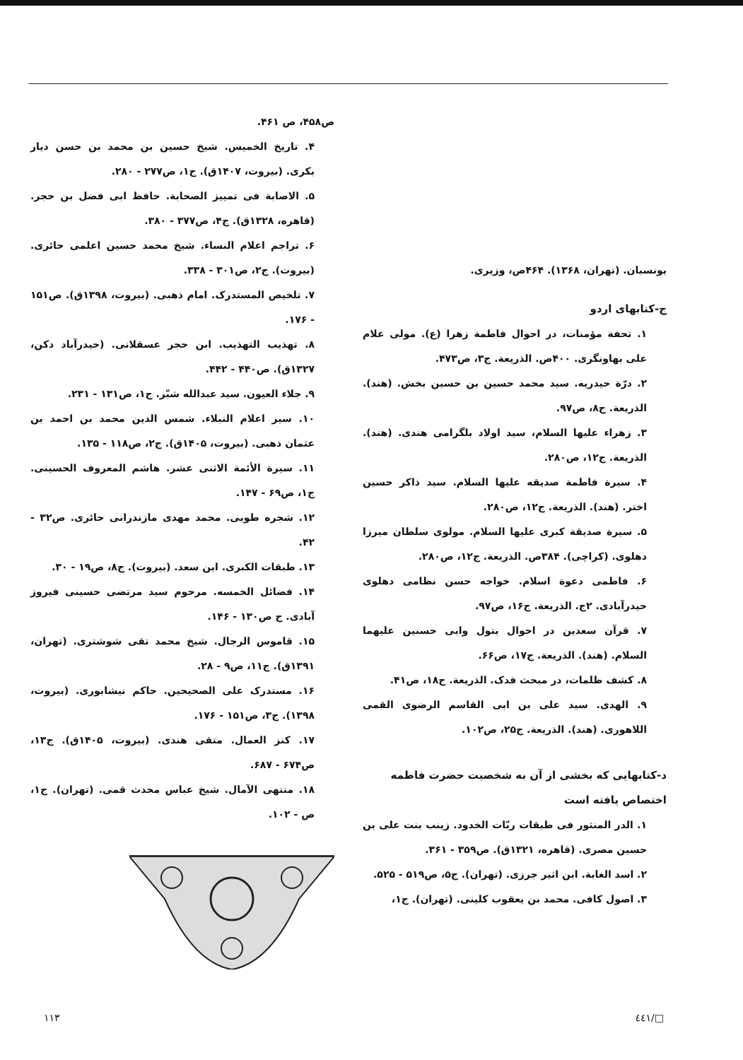یونسبان. (تهران، ۱۳۶۸). ۴۶۴ص، وزیری.
ج-کتابهای اردو
۱. تحفة مؤمنات، در احوال فاطمة زهرا (ع). مولی غلام علی بهاونگری. ۴۰۰ص. الذریعة. ج۳، ص۴۷۳.
۲. درّة حیدریه. سید محمد حسین بن حسین بخش. (هند). الذریعة. ج۸، ص۹۷.
۳. زهراء علیها السلام، سید اولاد بلگرامی هندی. (هند). الذریعة. ج۱۲، ص۲۸۰.
۴. سیرة فاطمة صدیقه علیها السلام. سید ذاکر حسین اختر. (هند). الذریعة. ج۱۲، ص۲۸۰.
۵. سیرة صدیقة کبری علیها السلام. مولوی سلطان میرزا دهلوی. (کراچی). ۳۸۴ص. الذریعة. ج۱۲، ص۲۸۰.
۶. فاطمی دعوة اسلام. خواجه حسن نظامی دهلوی حیدرآبادی. ۲ج. الذریعة. ج۱۶، ص۹۷.
۷. قرآن سعدین در احوال بتول وابی حسنین علیهما السلام. (هند). الذریعة. ج۱۷، ص۶۶.
۸. کشف ظلمات، در مبحث فدک. الذریعة. ج۱۸، ص۴۱.
۹. الهدی. سید علی بن ابی القاسم الرضوی القمی اللاهوری. (هند). الذریعة. ج۲۵، ص۱۰۲.
د-کتابهایی که بخشی از آن به شخصیت حضرت فاطمه اختصاص یافته است
۱. الدر المنثور فی طبقات ربّات الخدود. زینب بنت علی بن حسین مصری. (قاهره، ۱۳۲۱ق). ص۳۵۹ - ۳۶۱.
۲. اسد الغابة. ابن اثیر جرزی. (تهران). ج۵، ص۵۱۹ - ۵۲۵.
۳. اصول کافی. محمد بن یعقوب کلینی. (تهران). ج۱،
ص۴۵۸، ص ۴۶۱.
۴. تاریخ الخمیس. شیخ حسین بن محمد بن حسن دیار بکری. (بیروت، ۱۴۰۷ق). ج۱، ص۲۷۷ - ۲۸۰.
۵. الاصابة فی تمییز الصحابة. حافظ ابی فضل بن حجر. (قاهره، ۱۳۲۸ق). ج۴، ص۳۷۷ - ۳۸۰.
۶. تراجم اعلام النساء. شیخ محمد حسین اعلمی حائری. (بیروت). ج۲، ص۳۰۱ - ۳۳۸.
۷. تلخیص المستدرک. امام ذهبی. (بیروت، ۱۳۹۸ق). ص۱۵۱ - ۱۷۶.
۸. تهذیب التهذیب. ابن حجر عسقلانی. (حیدرآباد دکن، ۱۳۲۷ق). ص۴۴۰ - ۴۴۲.
۹. جلاء العیون. سید عبدالله شبّر. ج۱، ص۱۳۱ - ۲۳۱.
۱۰. سیر اعلام النبلاء. شمس الدین محمد بن احمد بن عثمان ذهبی. (بیروت، ۱۴۰۵ق). ج۲، ص۱۱۸ - ۱۳۵.
۱۱. سیرة الأئمة الاثنی عشر. هاشم المعروف الحسینی. ج۱، ص۶۹ - ۱۴۷.
۱۲. شجره طوبی. محمد مهدی مازندرانی حائری. ص۳۲ - ۴۲.
۱۳. طبقات الکبری. ابن سعد. (بیروت). ج۸، ص۱۹ - ۳۰.
۱۴. فضائل الخمسه. مرحوم سید مرتضی حسینی فیروز آبادی. ج ص۱۳۰ - ۱۴۶.
۱۵. قاموس الرجال. شیخ محمد تقی شوشتری. (تهران، ۱۳۹۱ق). ج۱۱، ص۹ - ۲۸.
۱۶. مستدرک علی الصحیحین. حاکم نیشابوری. (بیروت، ۱۳۹۸). ج۳، ص۱۵۱ - ۱۷۶.
۱۷. کنز العمال. متقی هندی. (بیروت، ۱۴۰۵ق). ج۱۳، ص۶۷۴ - ۶۸۷.
۱۸. منتهی الآمال. شیخ عباس محدث قمی. (تهران). ج۱، ص - ۱۰۲.
□/٤٤١ ۱۱۳